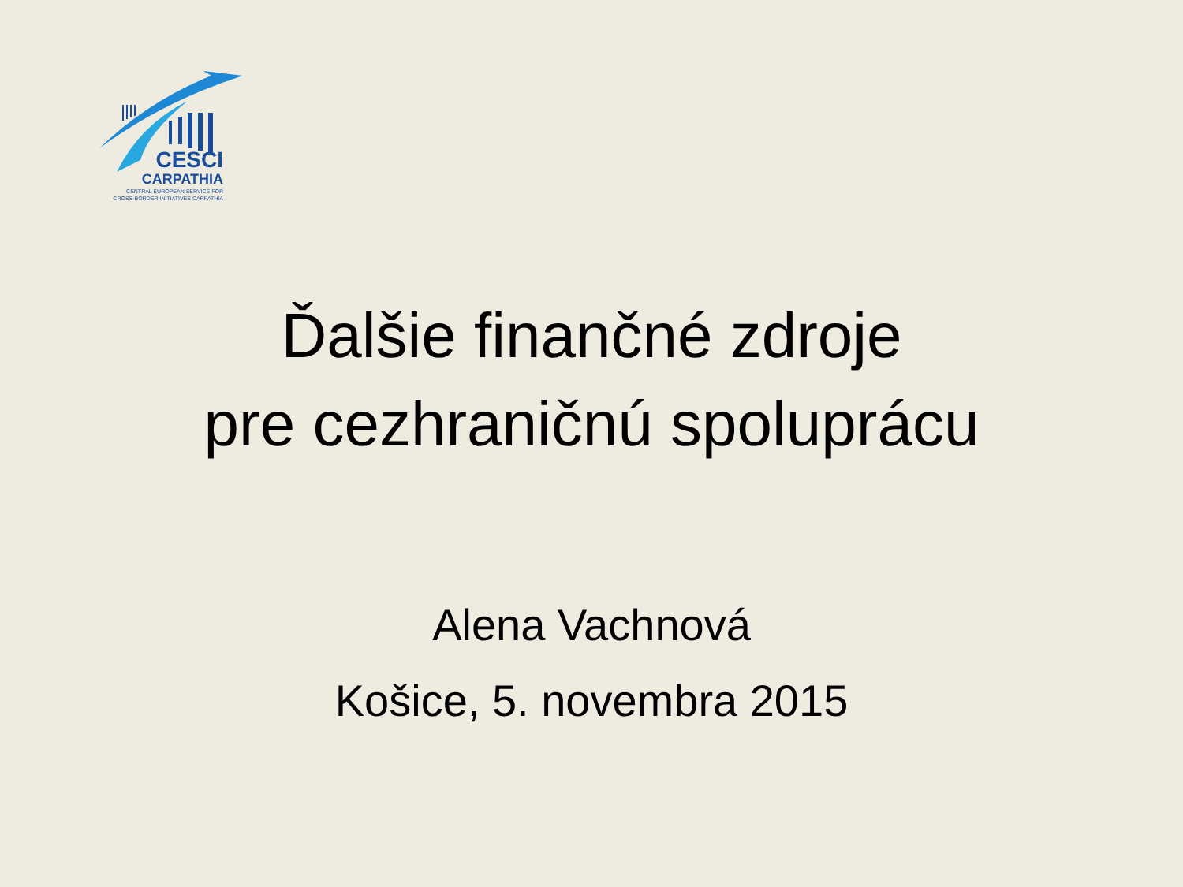CESCI
CARPATHIA
CENTRAL EUROPEAN SERVICE FOR
CROSS-BORDER INITIATIVES CARPATHIA
Ďalšie finančné zdroje
pre cezhraničnú spoluprácu
Alena Vachnová
Košice, 5. novembra 2015